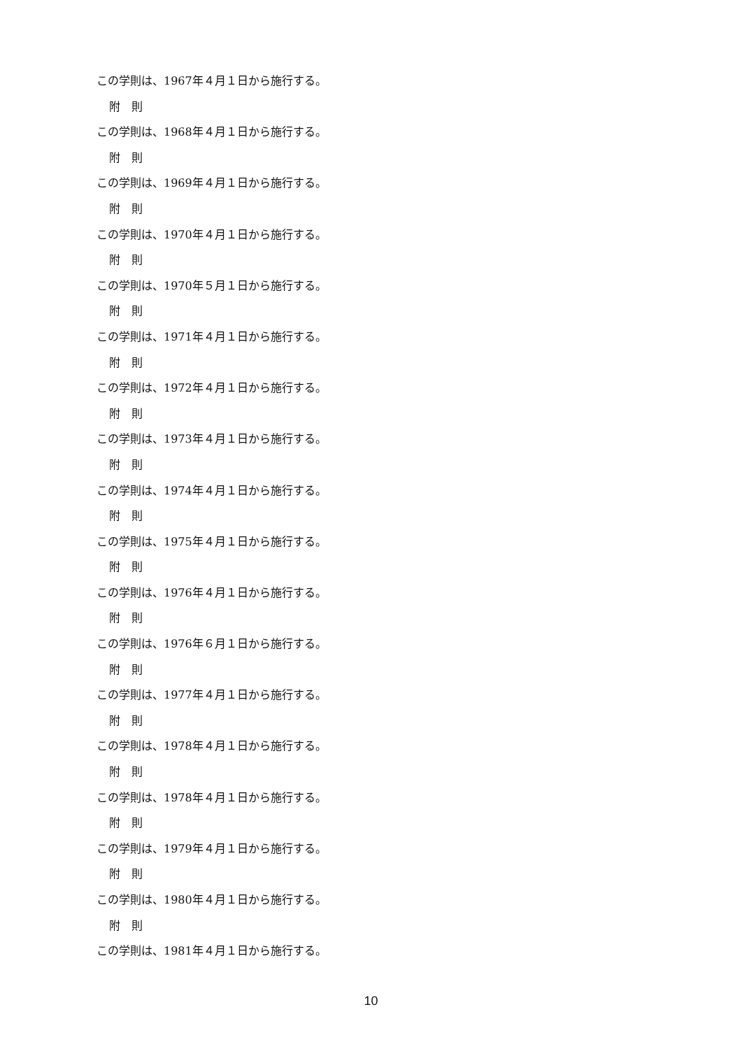この学則は、1967年４月１日から施行する。
附　則
この学則は、1968年４月１日から施行する。
附　則
この学則は、1969年４月１日から施行する。
附　則
この学則は、1970年４月１日から施行する。
附　則
この学則は、1970年５月１日から施行する。
附　則
この学則は、1971年４月１日から施行する。
附　則
この学則は、1972年４月１日から施行する。
附　則
この学則は、1973年４月１日から施行する。
附　則
この学則は、1974年４月１日から施行する。
附　則
この学則は、1975年４月１日から施行する。
附　則
この学則は、1976年４月１日から施行する。
附　則
この学則は、1976年６月１日から施行する。
附　則
この学則は、1977年４月１日から施行する。
附　則
この学則は、1978年４月１日から施行する。
附　則
この学則は、1978年４月１日から施行する。
附　則
この学則は、1979年４月１日から施行する。
附　則
この学則は、1980年４月１日から施行する。
附　則
この学則は、1981年４月１日から施行する。
10